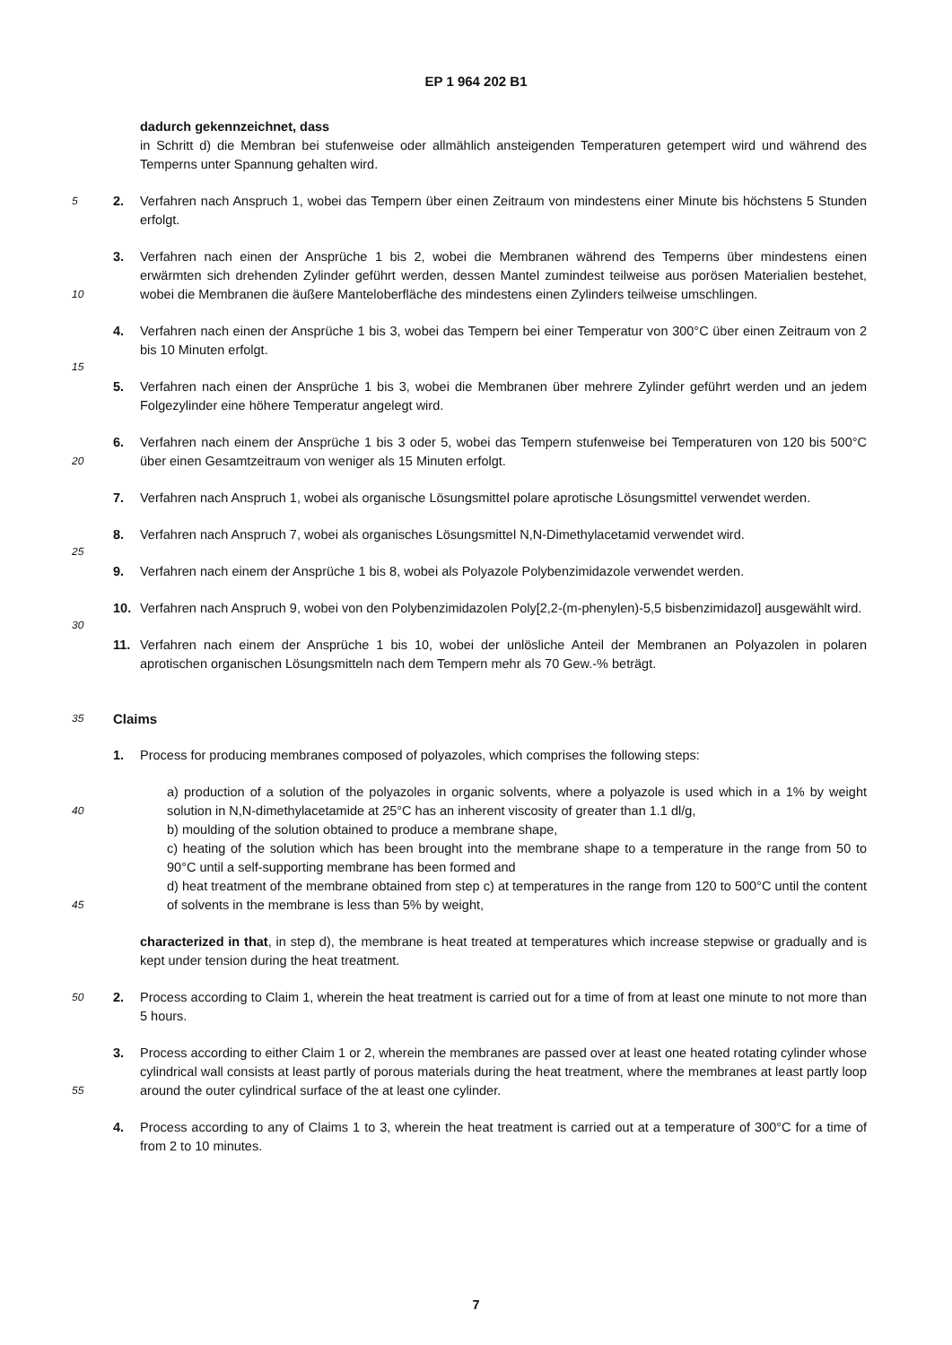EP 1 964 202 B1
dadurch gekennzeichnet, dass
in Schritt d) die Membran bei stufenweise oder allmählich ansteigenden Temperaturen getempert wird und während des Temperns unter Spannung gehalten wird.
5 2. Verfahren nach Anspruch 1, wobei das Tempern über einen Zeitraum von mindestens einer Minute bis höchstens 5 Stunden erfolgt.
10
3. Verfahren nach einen der Ansprüche 1 bis 2, wobei die Membranen während des Temperns über mindestens einen erwärmten sich drehenden Zylinder geführt werden, dessen Mantel zumindest teilweise aus porösen Materialien bestehet, wobei die Membranen die äußere Manteloberfläche des mindestens einen Zylinders teilweise umschlingen.
4. Verfahren nach einen der Ansprüche 1 bis 3, wobei das Tempern bei einer Temperatur von 300°C über einen Zeitraum von 2 bis 10 Minuten erfolgt.
15
5. Verfahren nach einen der Ansprüche 1 bis 3, wobei die Membranen über mehrere Zylinder geführt werden und an jedem Folgezylinder eine höhere Temperatur angelegt wird.
20
6. Verfahren nach einem der Ansprüche 1 bis 3 oder 5, wobei das Tempern stufenweise bei Temperaturen von 120 bis 500°C über einen Gesamtzeitraum von weniger als 15 Minuten erfolgt.
7. Verfahren nach Anspruch 1, wobei als organische Lösungsmittel polare aprotische Lösungsmittel verwendet werden.
8. Verfahren nach Anspruch 7, wobei als organisches Lösungsmittel N,N-Dimethylacetamid verwendet wird.
25
9. Verfahren nach einem der Ansprüche 1 bis 8, wobei als Polyazole Polybenzimidazole verwendet werden.
10. Verfahren nach Anspruch 9, wobei von den Polybenzimidazolen Poly[2,2-(m-phenylen)-5,5 bisbenzimidazol] ausgewählt wird.
30
11. Verfahren nach einem der Ansprüche 1 bis 10, wobei der unlösliche Anteil der Membranen an Polyazolen in polaren aprotischen organischen Lösungsmitteln nach dem Tempern mehr als 70 Gew.-% beträgt.
35 Claims
1. Process for producing membranes composed of polyazoles, which comprises the following steps:
40
45
a) production of a solution of the polyazoles in organic solvents, where a polyazole is used which in a 1% by weight solution in N,N-dimethylacetamide at 25°C has an inherent viscosity of greater than 1.1 dl/g,
b) moulding of the solution obtained to produce a membrane shape,
c) heating of the solution which has been brought into the membrane shape to a temperature in the range from 50 to 90°C until a self-supporting membrane has been formed and
d) heat treatment of the membrane obtained from step c) at temperatures in the range from 120 to 500°C until the content of solvents in the membrane is less than 5% by weight,
characterized in that, in step d), the membrane is heat treated at temperatures which increase stepwise or gradually and is kept under tension during the heat treatment.
50 2. Process according to Claim 1, wherein the heat treatment is carried out for a time of from at least one minute to not more than 5 hours.
55
3. Process according to either Claim 1 or 2, wherein the membranes are passed over at least one heated rotating cylinder whose cylindrical wall consists at least partly of porous materials during the heat treatment, where the membranes at least partly loop around the outer cylindrical surface of the at least one cylinder.
4. Process according to any of Claims 1 to 3, wherein the heat treatment is carried out at a temperature of 300°C for a time of from 2 to 10 minutes.
7